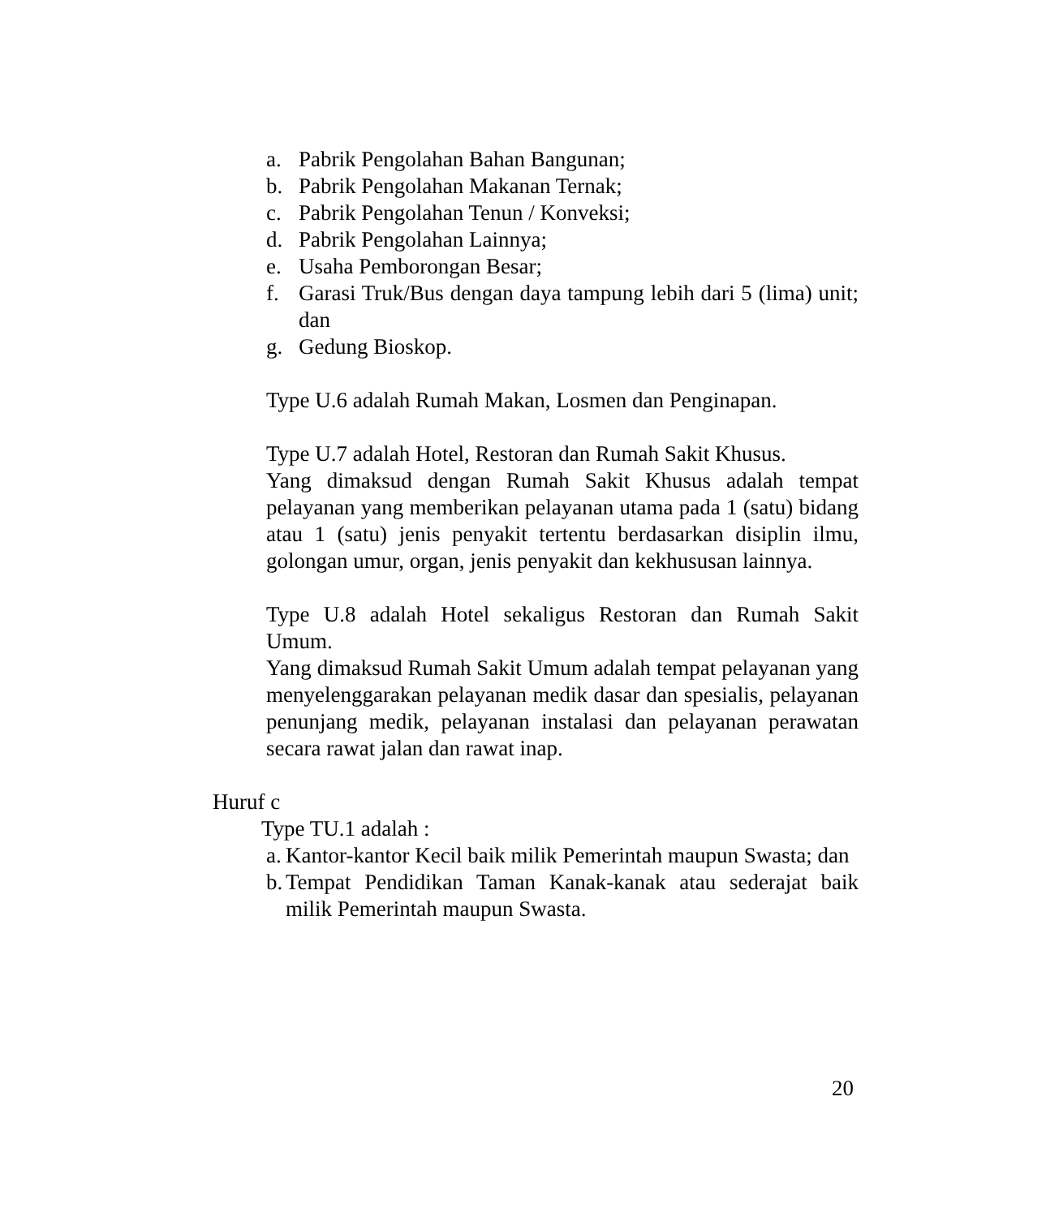a. Pabrik Pengolahan Bahan Bangunan;
b. Pabrik Pengolahan Makanan Ternak;
c. Pabrik Pengolahan Tenun / Konveksi;
d. Pabrik Pengolahan Lainnya;
e. Usaha Pemborongan Besar;
f. Garasi Truk/Bus dengan daya tampung lebih dari 5 (lima) unit; dan
g. Gedung Bioskop.
Type U.6 adalah Rumah Makan, Losmen dan Penginapan.
Type U.7 adalah Hotel, Restoran dan Rumah Sakit Khusus.
Yang dimaksud dengan Rumah Sakit Khusus adalah tempat pelayanan yang memberikan pelayanan utama pada 1 (satu) bidang atau 1 (satu) jenis penyakit tertentu berdasarkan disiplin ilmu, golongan umur, organ, jenis penyakit dan kekhususan lainnya.
Type U.8 adalah Hotel sekaligus Restoran dan Rumah Sakit Umum.
Yang dimaksud Rumah Sakit Umum adalah tempat pelayanan yang menyelenggarakan pelayanan medik dasar dan spesialis, pelayanan penunjang medik, pelayanan instalasi dan pelayanan perawatan secara rawat jalan dan rawat inap.
Huruf c
Type TU.1 adalah :
a. Kantor-kantor Kecil baik milik Pemerintah maupun Swasta; dan
b. Tempat Pendidikan Taman Kanak-kanak atau sederajat baik milik Pemerintah maupun Swasta.
20